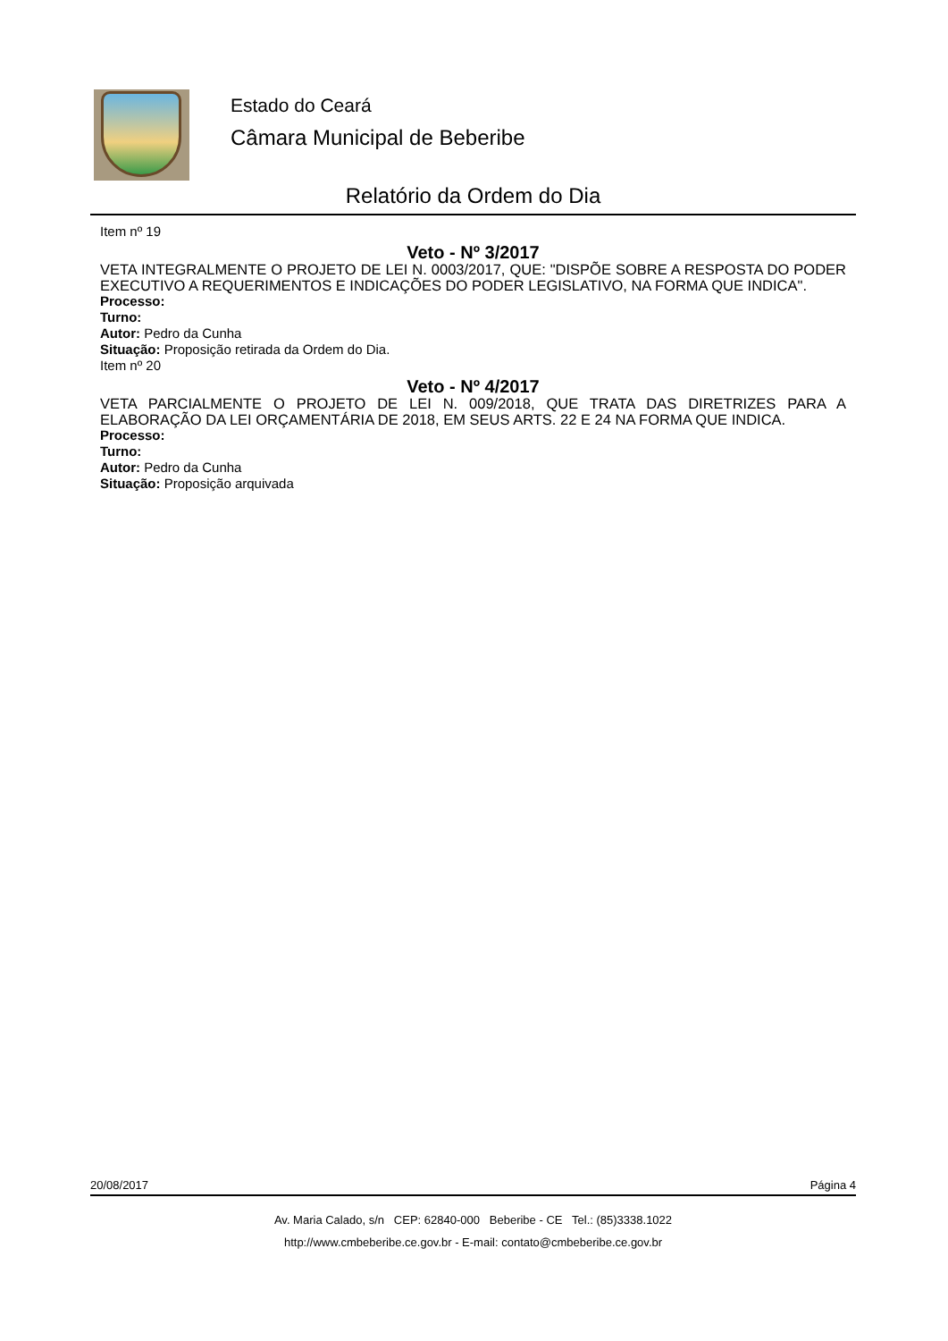Estado do Ceará
Câmara Municipal de Beberibe
Relatório da Ordem do Dia
Item nº 19
Veto - Nº 3/2017
VETA INTEGRALMENTE O PROJETO DE LEI N. 0003/2017, QUE: "DISPÕE SOBRE A RESPOSTA DO PODER EXECUTIVO A REQUERIMENTOS E INDICAÇÕES DO PODER LEGISLATIVO, NA FORMA QUE INDICA".
Processo:
Turno:
Autor: Pedro da Cunha
Situação: Proposição retirada da Ordem do Dia.
Item nº 20
Veto - Nº 4/2017
VETA PARCIALMENTE O PROJETO DE LEI N. 009/2018, QUE TRATA DAS DIRETRIZES PARA A ELABORAÇÃO DA LEI ORÇAMENTÁRIA DE 2018, EM SEUS ARTS. 22 E 24 NA FORMA QUE INDICA.
Processo:
Turno:
Autor: Pedro da Cunha
Situação: Proposição arquivada
20/08/2017 Página 4
Av. Maria Calado, s/n CEP: 62840-000 Beberibe - CE Tel.: (85)3338.1022
http://www.cmbeberibe.ce.gov.br - E-mail: contato@cmbeberibe.ce.gov.br